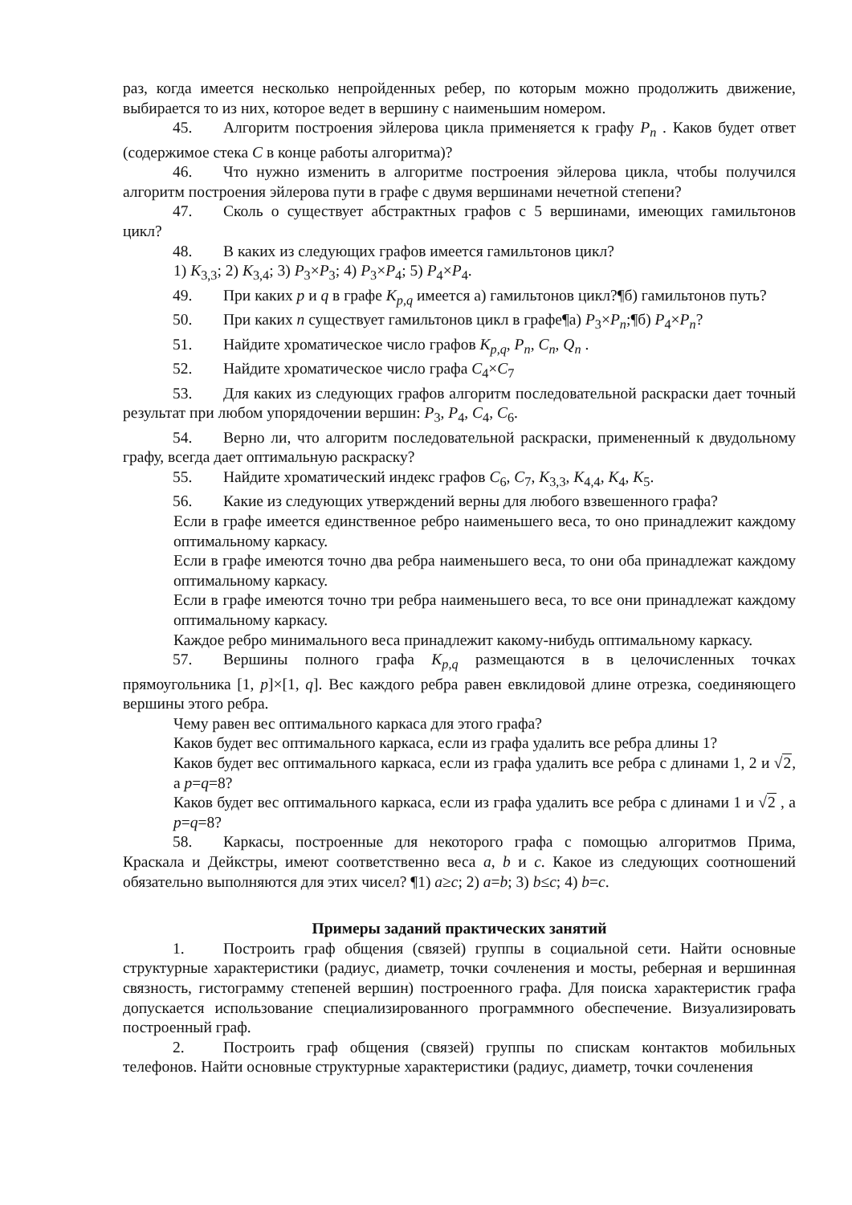раз, когда имеется несколько непройденных ребер, по которым можно продолжить движение, выбирается то из них, которое ведет в вершину с наименьшим номером.
45. Алгоритм построения эйлерова цикла применяется к графу P<sub>n</sub> . Каков будет ответ (содержимое стека C в конце работы алгоритма)?
46. Что нужно изменить в алгоритме построения эйлерова цикла, чтобы получился алгоритм построения эйлерова пути в графе с двумя вершинами нечетной степени?
47. Сколь о существует абстрактных графов с 5 вершинами, имеющих гамильтонов цикл?
48. В каких из следующих графов имеется гамильтонов цикл?
1) K<sub>3,3</sub>; 2) K<sub>3,4</sub>; 3) P<sub>3</sub>×P<sub>3</sub>; 4) P<sub>3</sub>×P<sub>4</sub>; 5) P<sub>4</sub>×P<sub>4</sub>.
49. При каких p и q в графе K<sub>p,q</sub> имеется а) гамильтонов цикл?¶б) гамильтонов путь?
50. При каких n существует гамильтонов цикл в графе¶а) P<sub>3</sub>×P<sub>n</sub>;¶б) P<sub>4</sub>×P<sub>n</sub>?
51. Найдите хроматическое число графов K<sub>p,q</sub>, P<sub>n</sub>, C<sub>n</sub>, Q<sub>n</sub> .
52. Найдите хроматическое число графа C<sub>4</sub>×C<sub>7</sub>
53. Для каких из следующих графов алгоритм последовательной раскраски дает точный результат при любом упорядочении вершин: P<sub>3</sub>, P<sub>4</sub>, C<sub>4</sub>, C<sub>6</sub>.
54. Верно ли, что алгоритм последовательной раскраски, примененный к двудольному графу, всегда дает оптимальную раскраску?
55. Найдите хроматический индекс графов C<sub>6</sub>, C<sub>7</sub>, K<sub>3,3</sub>, K<sub>4,4</sub>, K<sub>4</sub>, K<sub>5</sub>.
56. Какие из следующих утверждений верны для любого взвешенного графа?
Если в графе имеется единственное ребро наименьшего веса, то оно принадлежит каждому оптимальному каркасу.
Если в графе имеются точно два ребра наименьшего веса, то они оба принадлежат каждому оптимальному каркасу.
Если в графе имеются точно три ребра наименьшего веса, то все они принадлежат каждому оптимальному каркасу.
Каждое ребро минимального веса принадлежит какому-нибудь оптимальному каркасу.
57. Вершины полного графа K<sub>p,q</sub> размещаются в в целочисленных точках прямоугольника [1, p]×[1, q]. Вес каждого ребра равен евклидовой длине отрезка, соединяющего вершины этого ребра.
Чему равен вес оптимального каркаса для этого графа?
Каков будет вес оптимального каркаса, если из графа удалить все ребра длины 1?
Каков будет вес оптимального каркаса, если из графа удалить все ребра с длинами 1, 2 и √2, а p=q=8?
Каков будет вес оптимального каркаса, если из графа удалить все ребра с длинами 1 и √2 , а p=q=8?
58. Каркасы, построенные для некоторого графа с помощью алгоритмов Прима, Краскала и Дейкстры, имеют соответственно веса a, b и c. Какое из следующих соотношений обязательно выполняются для этих чисел? ¶1) a≥c; 2) a=b; 3) b≤c; 4) b=c.
Примеры заданий практических занятий
1. Построить граф общения (связей) группы в социальной сети. Найти основные структурные характеристики (радиус, диаметр, точки сочленения и мосты, реберная и вершинная связность, гистограмму степеней вершин) построенного графа. Для поиска характеристик графа допускается использование специализированного программного обеспечение. Визуализировать построенный граф.
2. Построить граф общения (связей) группы по спискам контактов мобильных телефонов. Найти основные структурные характеристики (радиус, диаметр, точки сочленения